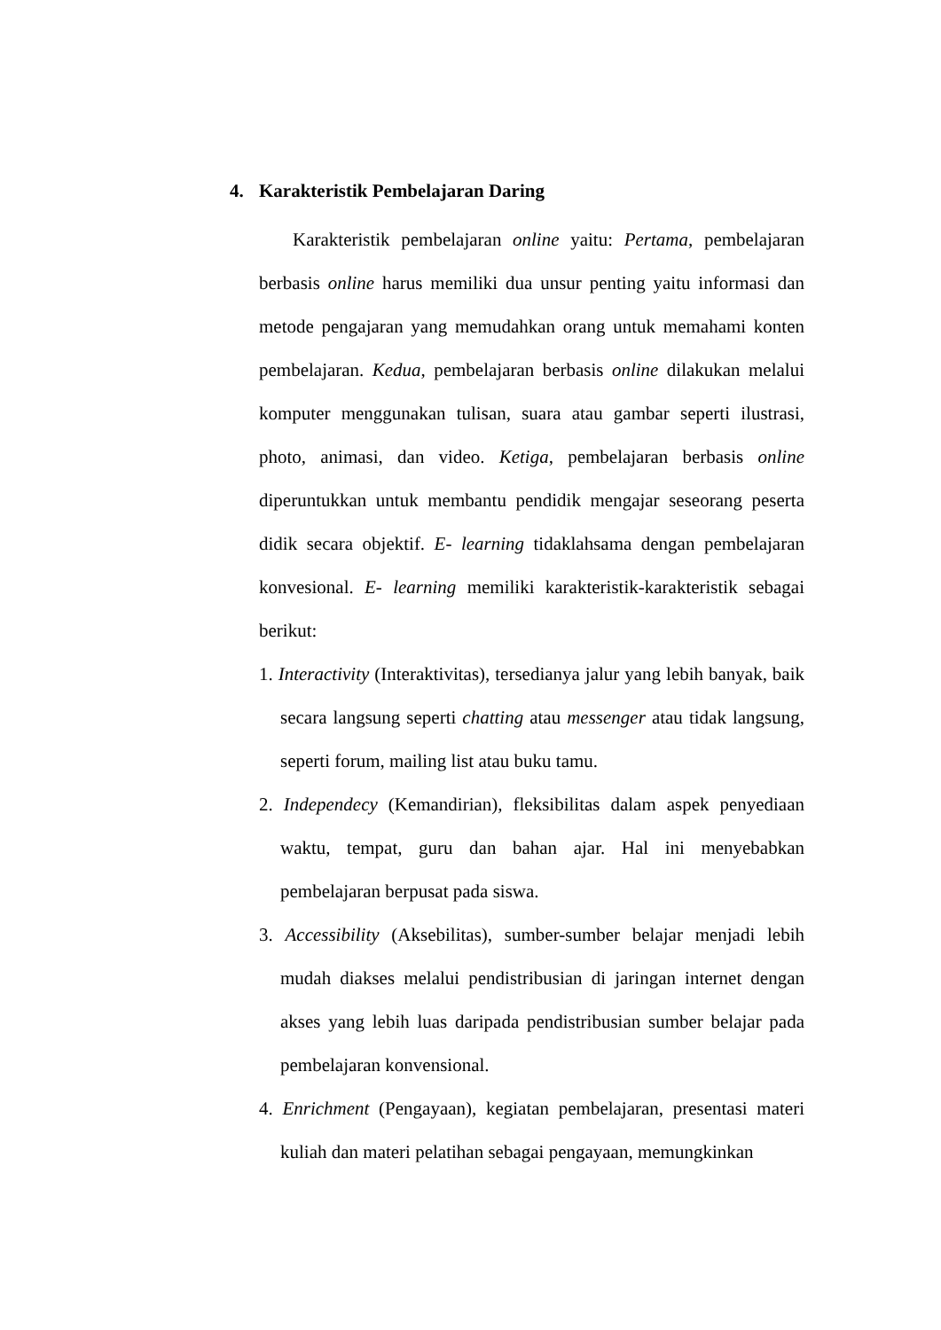4. Karakteristik Pembelajaran Daring
Karakteristik pembelajaran online yaitu: Pertama, pembelajaran berbasis online harus memiliki dua unsur penting yaitu informasi dan metode pengajaran yang memudahkan orang untuk memahami konten pembelajaran. Kedua, pembelajaran berbasis online dilakukan melalui komputer menggunakan tulisan, suara atau gambar seperti ilustrasi, photo, animasi, dan video. Ketiga, pembelajaran berbasis online diperuntukkan untuk membantu pendidik mengajar seseorang peserta didik secara objektif. E- learning tidaklahsama dengan pembelajaran konvesional. E- learning memiliki karakteristik-karakteristik sebagai berikut:
1. Interactivity (Interaktivitas), tersedianya jalur yang lebih banyak, baik secara langsung seperti chatting atau messenger atau tidak langsung, seperti forum, mailing list atau buku tamu.
2. Independecy (Kemandirian), fleksibilitas dalam aspek penyediaan waktu, tempat, guru dan bahan ajar. Hal ini menyebabkan pembelajaran berpusat pada siswa.
3. Accessibility (Aksebilitas), sumber-sumber belajar menjadi lebih mudah diakses melalui pendistribusian di jaringan internet dengan akses yang lebih luas daripada pendistribusian sumber belajar pada pembelajaran konvensional.
4. Enrichment (Pengayaan), kegiatan pembelajaran, presentasi materi kuliah dan materi pelatihan sebagai pengayaan, memungkinkan